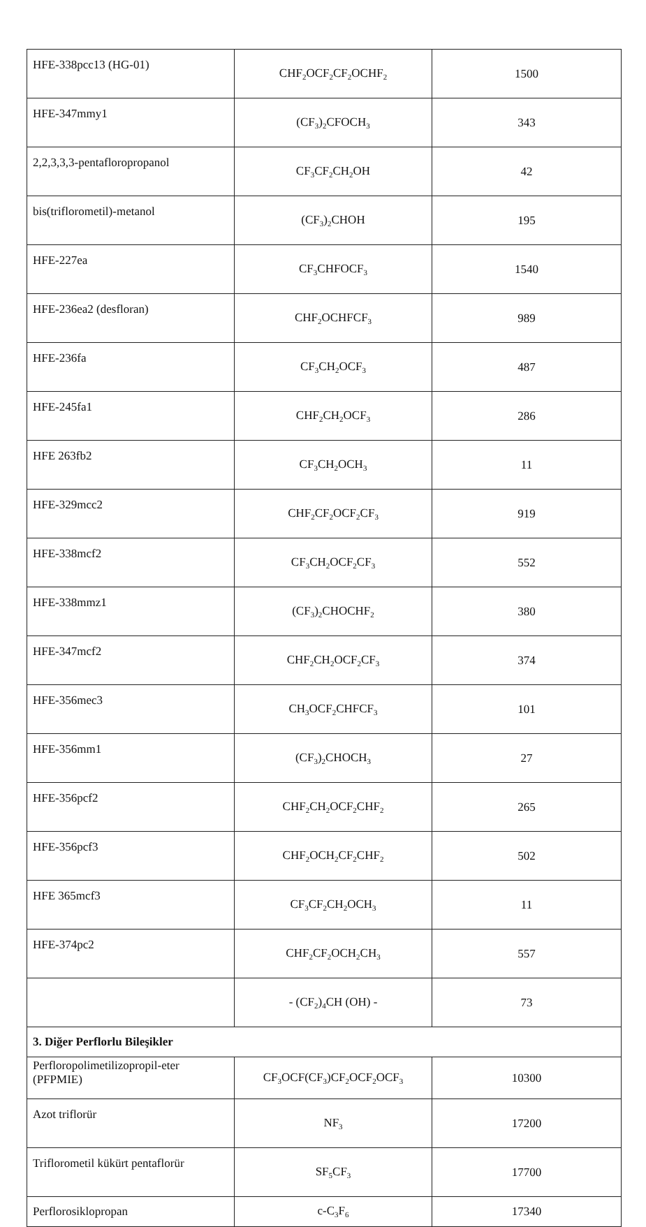| HFE-338pcc13 (HG-01) | CHF<sub>2</sub>OCF<sub>2</sub>CF<sub>2</sub>OCHF<sub>2</sub> | 1500 |
| HFE-347mmy1 | (CF<sub>3</sub>)<sub>2</sub>CFOCH<sub>3</sub> | 343 |
| 2,2,3,3,3-pentafloropropanol | CF<sub>3</sub>CF<sub>2</sub>CH<sub>2</sub>OH | 42 |
| bis(triflorometil)-metanol | (CF<sub>3</sub>)<sub>2</sub>CHOH | 195 |
| HFE-227ea | CF<sub>3</sub>CHFOCF<sub>3</sub> | 1540 |
| HFE-236ea2 (desfloran) | CHF<sub>2</sub>OCHFCF<sub>3</sub> | 989 |
| HFE-236fa | CF<sub>3</sub>CH<sub>2</sub>OCF<sub>3</sub> | 487 |
| HFE-245fa1 | CHF<sub>2</sub>CH<sub>2</sub>OCF<sub>3</sub> | 286 |
| HFE 263fb2 | CF<sub>3</sub>CH<sub>2</sub>OCH<sub>3</sub> | 11 |
| HFE-329mcc2 | CHF<sub>2</sub>CF<sub>2</sub>OCF<sub>2</sub>CF<sub>3</sub> | 919 |
| HFE-338mcf2 | CF<sub>3</sub>CH<sub>2</sub>OCF<sub>2</sub>CF<sub>3</sub> | 552 |
| HFE-338mmz1 | (CF<sub>3</sub>)<sub>2</sub>CHOCHF<sub>2</sub> | 380 |
| HFE-347mcf2 | CHF<sub>2</sub>CH<sub>2</sub>OCF<sub>2</sub>CF<sub>3</sub> | 374 |
| HFE-356mec3 | CH<sub>3</sub>OCF<sub>2</sub>CHFCF<sub>3</sub> | 101 |
| HFE-356mm1 | (CF<sub>3</sub>)<sub>2</sub>CHOCH<sub>3</sub> | 27 |
| HFE-356pcf2 | CHF<sub>2</sub>CH<sub>2</sub>OCF<sub>2</sub>CHF<sub>2</sub> | 265 |
| HFE-356pcf3 | CHF<sub>2</sub>OCH<sub>2</sub>CF<sub>2</sub>CHF<sub>2</sub> | 502 |
| HFE 365mcf3 | CF<sub>3</sub>CF<sub>2</sub>CH<sub>2</sub>OCH<sub>3</sub> | 11 |
| HFE-374pc2 | CHF<sub>2</sub>CF<sub>2</sub>OCH<sub>2</sub>CH<sub>3</sub> | 557 |
| | - (CF<sub>2</sub>)<sub>4</sub>CH (OH) - | 73 |
| 3. Diğer Perflorlu Bileşikler | | |
| Perfloropolimetilizopropil-eter (PFPMIE) | CF<sub>3</sub>OCF(CF<sub>3</sub>)CF<sub>2</sub>OCF<sub>2</sub>OCF<sub>3</sub> | 10300 |
| Azot triflorür | NF<sub>3</sub> | 17200 |
| Triflorometil kükürt pentaflorür | SF<sub>5</sub>CF<sub>3</sub> | 17700 |
| Perflorosiklopropan | c-C<sub>3</sub>F<sub>6</sub> | 17340 |